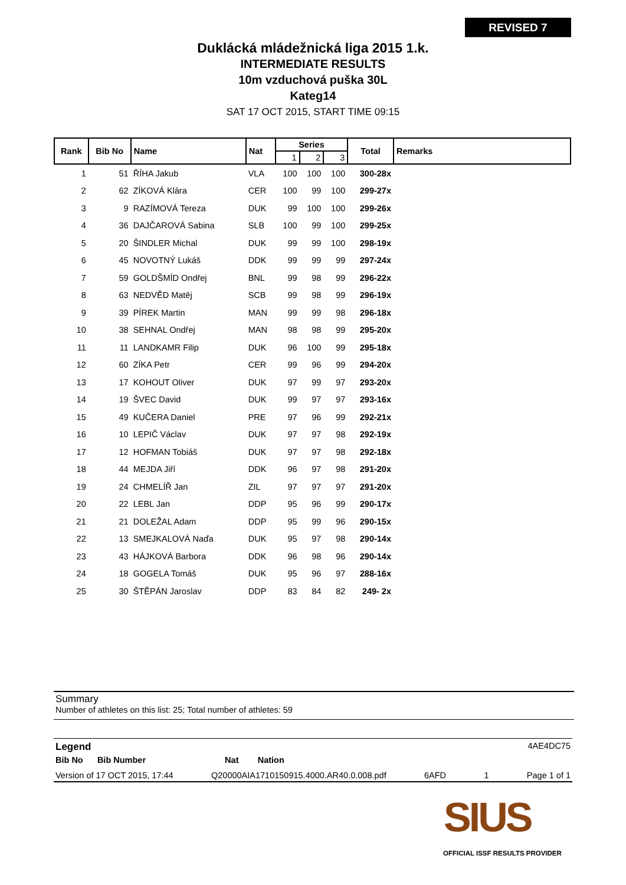REVISED 7
Duklácká mládežnická liga 2015 1.k.
INTERMEDIATE RESULTS
10m vzduchová puška 30L
Kateg14
SAT 17 OCT 2015, START TIME 09:15
| Rank | Bib No | Name | Nat | Series | | | Total | Remarks |
| --- | --- | --- | --- | --- | --- | --- | --- | --- |
| | | | | 1 | 2 | 3 | | |
| 1 | 51 | ŘÍHA Jakub | VLA | 100 | 100 | 100 | 300-28x | |
| 2 | 62 | ZÍKOVÁ Klára | CER | 100 | 99 | 100 | 299-27x | |
| 3 | 9 | RAZÍMOVÁ Tereza | DUK | 99 | 100 | 100 | 299-26x | |
| 4 | 36 | DAJČAROVÁ Sabina | SLB | 100 | 99 | 100 | 299-25x | |
| 5 | 20 | ŠINDLER Michal | DUK | 99 | 99 | 100 | 298-19x | |
| 6 | 45 | NOVOTNÝ Lukáš | DDK | 99 | 99 | 99 | 297-24x | |
| 7 | 59 | GOLDŠMÍD Ondřej | BNL | 99 | 98 | 99 | 296-22x | |
| 8 | 63 | NEDVĚD Matěj | SCB | 99 | 98 | 99 | 296-19x | |
| 9 | 39 | PÍREK Martin | MAN | 99 | 99 | 98 | 296-18x | |
| 10 | 38 | SEHNAL Ondřej | MAN | 98 | 98 | 99 | 295-20x | |
| 11 | 11 | LANDKAMR Filip | DUK | 96 | 100 | 99 | 295-18x | |
| 12 | 60 | ZÍKA Petr | CER | 99 | 96 | 99 | 294-20x | |
| 13 | 17 | KOHOUT Oliver | DUK | 97 | 99 | 97 | 293-20x | |
| 14 | 19 | ŠVEC David | DUK | 99 | 97 | 97 | 293-16x | |
| 15 | 49 | KUČERA Daniel | PRE | 97 | 96 | 99 | 292-21x | |
| 16 | 10 | LEPIČ Václav | DUK | 97 | 97 | 98 | 292-19x | |
| 17 | 12 | HOFMAN Tobiáš | DUK | 97 | 97 | 98 | 292-18x | |
| 18 | 44 | MEJDA Jiří | DDK | 96 | 97 | 98 | 291-20x | |
| 19 | 24 | CHMELÍŘ Jan | ZIL | 97 | 97 | 97 | 291-20x | |
| 20 | 22 | LEBL Jan | DDP | 95 | 96 | 99 | 290-17x | |
| 21 | 21 | DOLEŽAL Adam | DDP | 95 | 99 | 96 | 290-15x | |
| 22 | 13 | SMEJKALOVÁ Naďa | DUK | 95 | 97 | 98 | 290-14x | |
| 23 | 43 | HÁJKOVÁ Barbora | DDK | 96 | 98 | 96 | 290-14x | |
| 24 | 18 | GOGELA Tomáš | DUK | 95 | 96 | 97 | 288-16x | |
| 25 | 30 | ŠTĚPÁN Jaroslav | DDP | 83 | 84 | 82 | 249- 2x | |
Summary
Number of athletes on this list: 25; Total number of athletes: 59
Legend 4AE4DC75
Bib No Bib Number Nat Nation
Version of 17 OCT 2015, 17:44 Q20000AIA1710150915.4000.AR40.0.008.pdf 6AFD 1 Page 1 of 1
SIUS
OFFICIAL ISSF RESULTS PROVIDER